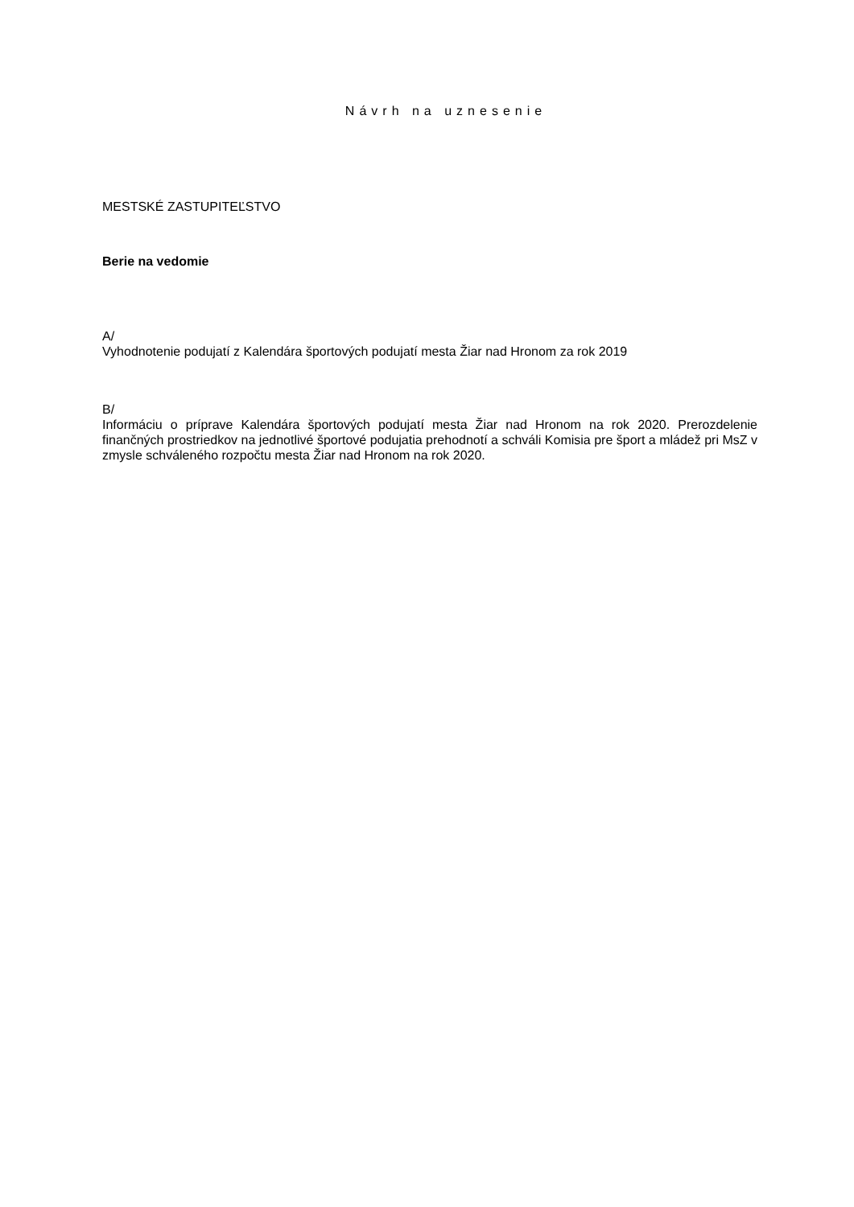Návrh na uznesenie
MESTSKÉ ZASTUPITEĽSTVO
Berie na vedomie
A/
Vyhodnotenie podujatí z Kalendára športových podujatí mesta Žiar nad Hronom za rok 2019
B/
Informáciu o príprave Kalendára športových podujatí mesta Žiar nad Hronom na rok 2020. Prerozdelenie finančných prostriedkov na jednotlivé športové podujatia prehodnotí a schváli Komisia pre šport a mládež pri MsZ v zmysle schváleného rozpočtu mesta Žiar nad Hronom na rok 2020.